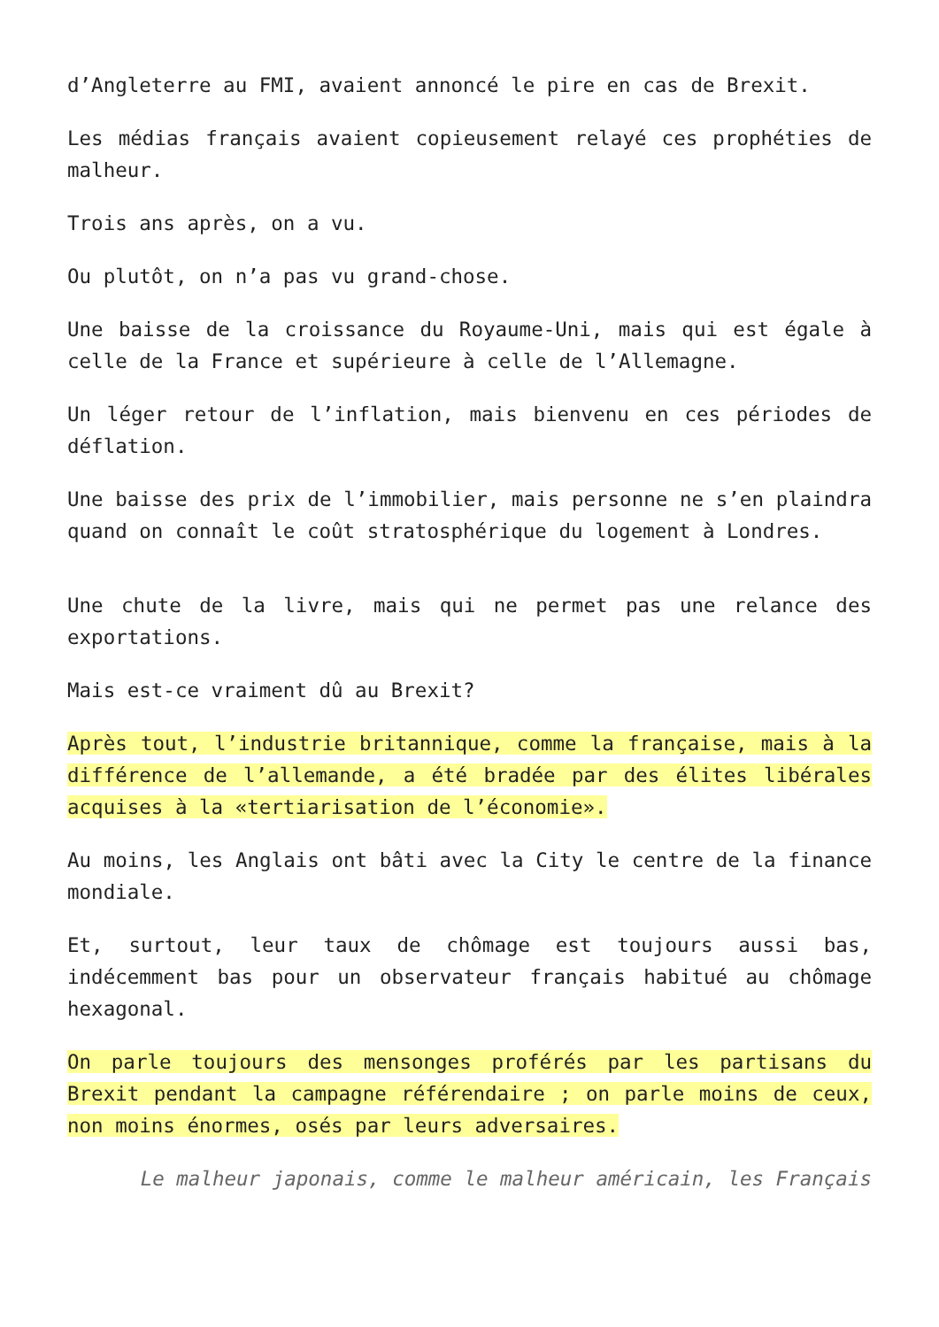d’Angleterre au FMI, avaient annoncé le pire en cas de Brexit.
Les médias français avaient copieusement relayé ces prophéties de malheur.
Trois ans après, on a vu.
Ou plutôt, on n’a pas vu grand-chose.
Une baisse de la croissance du Royaume-Uni, mais qui est égale à celle de la France et supérieure à celle de l’Allemagne.
Un léger retour de l’inflation, mais bienvenu en ces périodes de déflation.
Une baisse des prix de l’immobilier, mais personne ne s’en plaindra quand on connaît le coût stratosphérique du logement à Londres.
Une chute de la livre, mais qui ne permet pas une relance des exportations.
Mais est-ce vraiment dû au Brexit?
Après tout, l’industrie britannique, comme la française, mais à la différence de l’allemande, a été bradée par des élites libérales acquises à la «tertiarisation de l’économie».
Au moins, les Anglais ont bâti avec la City le centre de la finance mondiale.
Et, surtout, leur taux de chômage est toujours aussi bas, indécemment bas pour un observateur français habitué au chômage hexagonal.
On parle toujours des mensonges proférés par les partisans du Brexit pendant la campagne référendaire ; on parle moins de ceux, non moins énormes, osés par leurs adversaires.
Le malheur japonais, comme le malheur américain, les Français